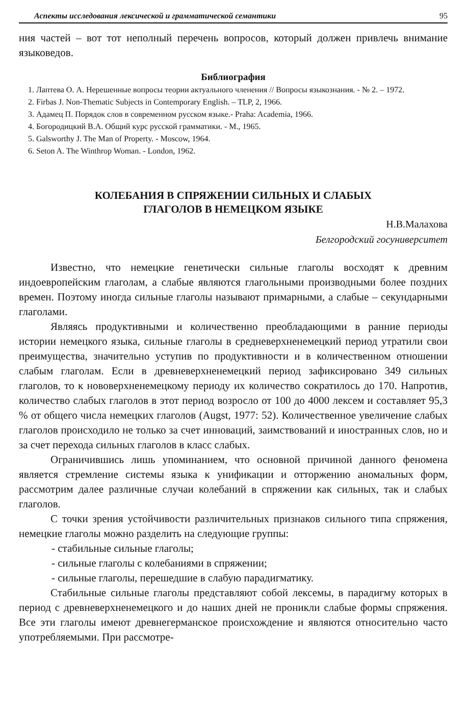Аспекты исследования лексической и грамматической семантики 95
ния частей – вот тот неполный перечень вопросов, который должен привлечь внимание языковедов.
Библиография
1. Лаптева О. А. Нерешенные вопросы теории актуального членения // Вопросы языкознания. - № 2. – 1972.
2. Firbas J. Non-Thematic Subjects in Contemporary English. – TLP, 2, 1966.
3. Адамец П. Порядок слов в современном русском языке.- Praha: Academia, 1966.
4. Богородицкий В.А. Общий курс русской грамматики. - М., 1965.
5. Galsworthy J. The Man of Property. - Moscow, 1964.
6. Seton A. The Winthrop Woman. - London, 1962.
КОЛЕБАНИЯ В СПРЯЖЕНИИ СИЛЬНЫХ И СЛАБЫХ
ГЛАГОЛОВ В НЕМЕЦКОМ ЯЗЫКЕ
Н.В.Малахова
Белгородский госуниверситет
Известно, что немецкие генетически сильные глаголы восходят к древним индоевропейским глаголам, а слабые являются глагольными производными более поздних времен. Поэтому иногда сильные глаголы называют примарными, а слабые – секундарными глаголами.
Являясь продуктивными и количественно преобладающими в ранние периоды истории немецкого языка, сильные глаголы в средневерхненемецкий период утратили свои преимущества, значительно уступив по продуктивности и в количественном отношении слабым глаголам. Если в древневерхненемецкий период зафиксировано 349 сильных глаголов, то к нововерхненемецкому периоду их количество сократилось до 170. Напротив, количество слабых глаголов в этот период возросло от 100 до 4000 лексем и составляет 95,3 % от общего числа немецких глаголов (Augst, 1977: 52). Количественное увеличение слабых глаголов происходило не только за счет инноваций, заимствований и иностранных слов, но и за счет перехода сильных глаголов в класс слабых.
Ограничившись лишь упоминанием, что основной причиной данного феномена является стремление системы языка к унификации и отторжению аномальных форм, рассмотрим далее различные случаи колебаний в спряжении как сильных, так и слабых глаголов.
С точки зрения устойчивости различительных признаков сильного типа спряжения, немецкие глаголы можно разделить на следующие группы:
- стабильные сильные глаголы;
- сильные глаголы с колебаниями в спряжении;
- сильные глаголы, перешедшие в слабую парадигматику.
Стабильные сильные глаголы представляют собой лексемы, в парадигму которых в период с древневерхненемецкого и до наших дней не проникли слабые формы спряжения. Все эти глаголы имеют древнегерманское происхождение и являются относительно часто употребляемыми. При рассмотре-